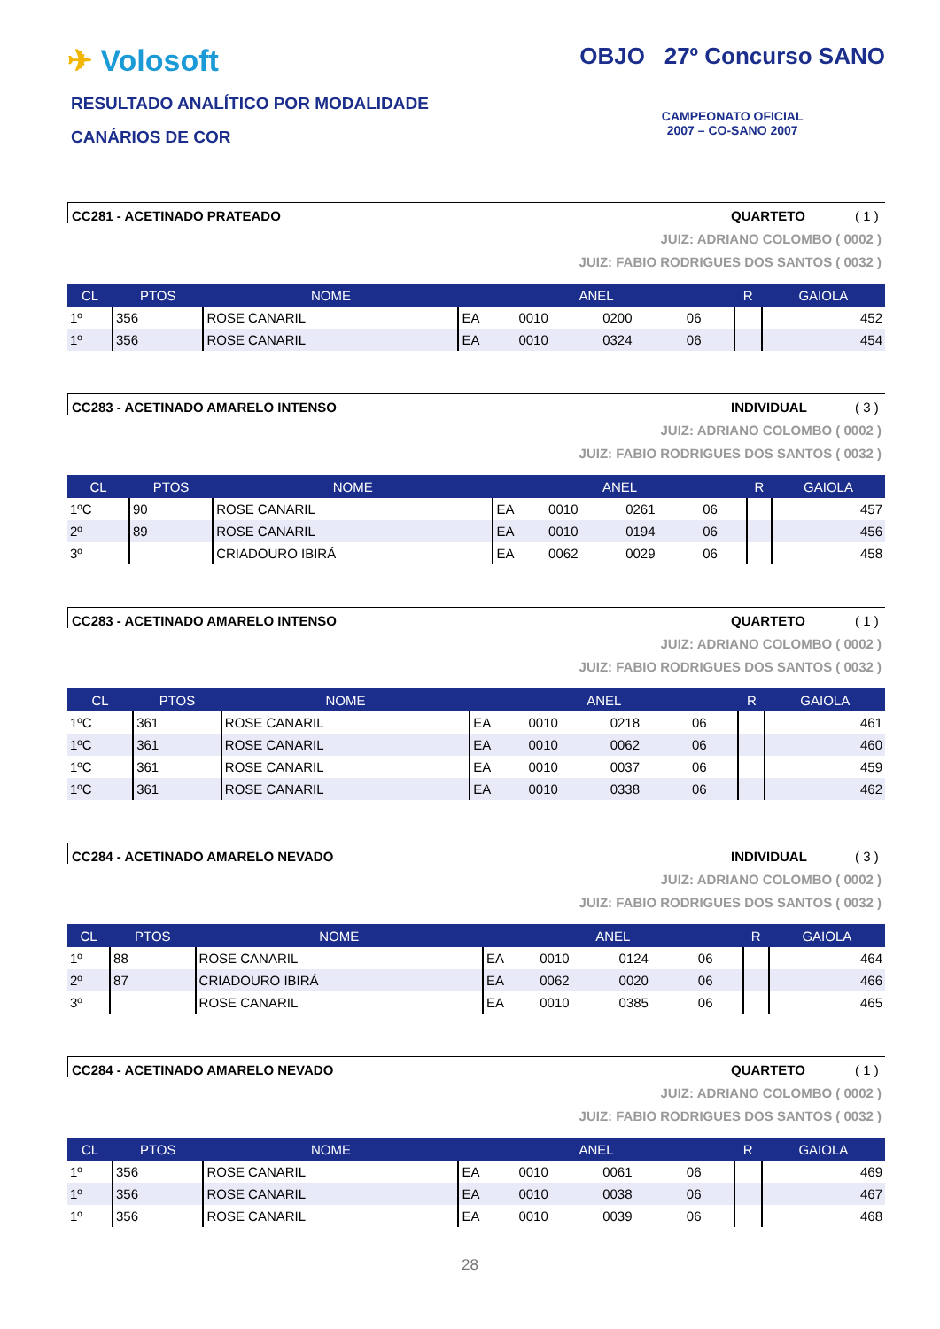✈ Volosoft
RESULTADO ANALÍTICO POR MODALIDADE
CANÁRIOS DE COR
OBJO 27º Concurso SANO
CAMPEONATO OFICIAL
2007 – CO-SANO 2007
CC281 - ACETINADO PRATEADO QUARTETO ( 1 )
JUIZ: ADRIANO COLOMBO ( 0002 )
JUIZ: FABIO RODRIGUES DOS SANTOS ( 0032 )
| CL | PTOS | NOME | ANEL | | | | R | GAIOLA |
| --- | --- | --- | --- | --- | --- | --- | --- | --- |
| 1º | 356 | ROSE CANARIL | EA | 0010 | 0200 | 06 | | 452 |
| 1º | 356 | ROSE CANARIL | EA | 0010 | 0324 | 06 | | 454 |
CC283 - ACETINADO AMARELO INTENSO INDIVIDUAL ( 3 )
JUIZ: ADRIANO COLOMBO ( 0002 )
JUIZ: FABIO RODRIGUES DOS SANTOS ( 0032 )
| CL | PTOS | NOME | ANEL | | | | R | GAIOLA |
| --- | --- | --- | --- | --- | --- | --- | --- | --- |
| 1ºC | 90 | ROSE CANARIL | EA | 0010 | 0261 | 06 | | 457 |
| 2º | 89 | ROSE CANARIL | EA | 0010 | 0194 | 06 | | 456 |
| 3º | | CRIADOURO IBIRÁ | EA | 0062 | 0029 | 06 | | 458 |
CC283 - ACETINADO AMARELO INTENSO QUARTETO ( 1 )
JUIZ: ADRIANO COLOMBO ( 0002 )
JUIZ: FABIO RODRIGUES DOS SANTOS ( 0032 )
| CL | PTOS | NOME | ANEL | | | | R | GAIOLA |
| --- | --- | --- | --- | --- | --- | --- | --- | --- |
| 1ºC | 361 | ROSE CANARIL | EA | 0010 | 0218 | 06 | | 461 |
| 1ºC | 361 | ROSE CANARIL | EA | 0010 | 0062 | 06 | | 460 |
| 1ºC | 361 | ROSE CANARIL | EA | 0010 | 0037 | 06 | | 459 |
| 1ºC | 361 | ROSE CANARIL | EA | 0010 | 0338 | 06 | | 462 |
CC284 - ACETINADO AMARELO NEVADO INDIVIDUAL ( 3 )
JUIZ: ADRIANO COLOMBO ( 0002 )
JUIZ: FABIO RODRIGUES DOS SANTOS ( 0032 )
| CL | PTOS | NOME | ANEL | | | | R | GAIOLA |
| --- | --- | --- | --- | --- | --- | --- | --- | --- |
| 1º | 88 | ROSE CANARIL | EA | 0010 | 0124 | 06 | | 464 |
| 2º | 87 | CRIADOURO IBIRÁ | EA | 0062 | 0020 | 06 | | 466 |
| 3º | | ROSE CANARIL | EA | 0010 | 0385 | 06 | | 465 |
CC284 - ACETINADO AMARELO NEVADO QUARTETO ( 1 )
JUIZ: ADRIANO COLOMBO ( 0002 )
JUIZ: FABIO RODRIGUES DOS SANTOS ( 0032 )
| CL | PTOS | NOME | ANEL | | | | R | GAIOLA |
| --- | --- | --- | --- | --- | --- | --- | --- | --- |
| 1º | 356 | ROSE CANARIL | EA | 0010 | 0061 | 06 | | 469 |
| 1º | 356 | ROSE CANARIL | EA | 0010 | 0038 | 06 | | 467 |
| 1º | 356 | ROSE CANARIL | EA | 0010 | 0039 | 06 | | 468 |
28